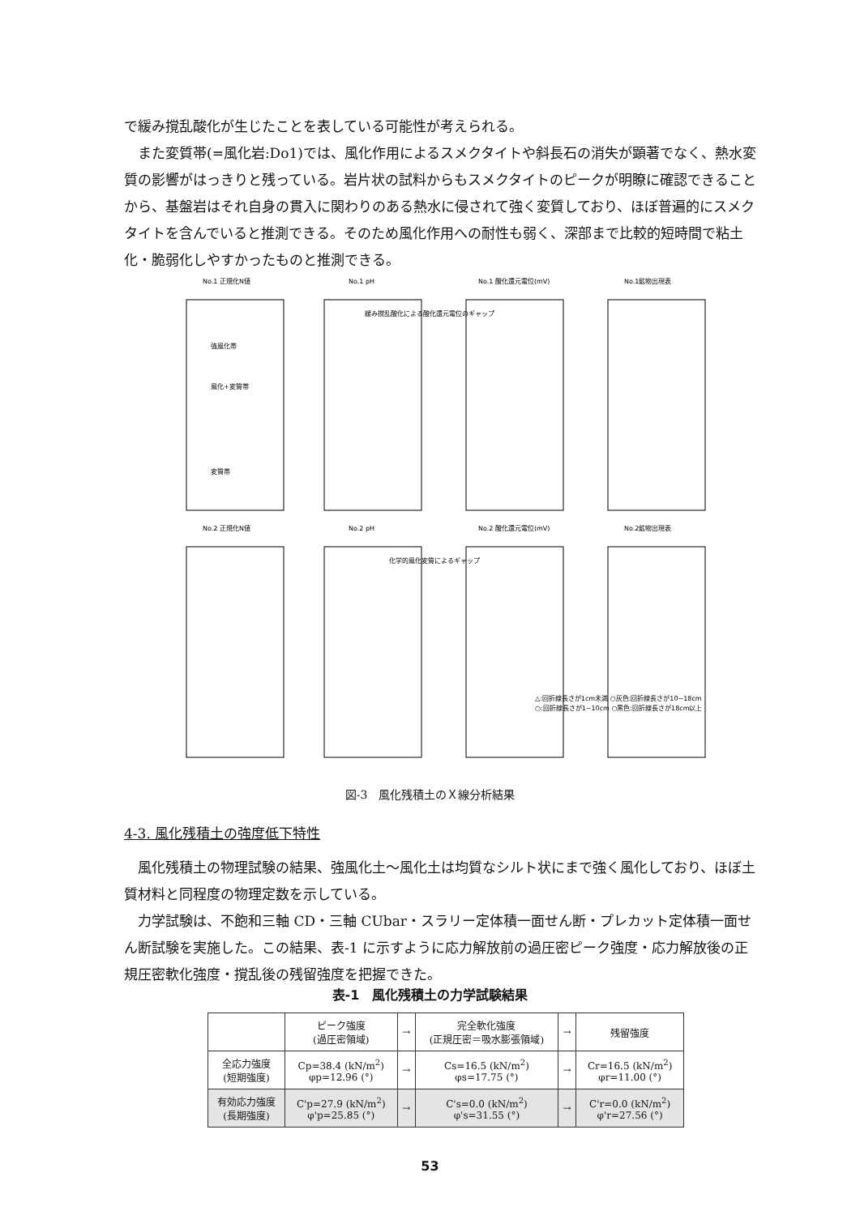で緩み撹乱酸化が生じたことを表している可能性が考えられる。
　また変質帯(=風化岩:Do1)では、風化作用によるスメクタイトや斜長石の消失が顕著でなく、熱水変質の影響がはっきりと残っている。岩片状の試料からもスメクタイトのピークが明瞭に確認できることから、基盤岩はそれ自身の貫入に関わりのある熱水に侵されて強く変質しており、ほぼ普遍的にスメクタイトを含んでいると推測できる。そのため風化作用への耐性も弱く、深部まで比較的短時間で粘土化・脆弱化しやすかったものと推測できる。
No.1 正規化N値
No.1 pH
No.1 酸化還元電位(mV)
No.1鉱物出現表
No.2 正規化N値
No.2 pH
No.2 酸化還元電位(mV)
No.2鉱物出現表
緩み撹乱酸化による酸化還元電位のギャップ
化学的風化変質によるギャップ
強風化帯
風化+変質帯
変質帯
△:回折線長さが1cm未満 ○灰色:回折線長さが10~18cm
○:回折線長さが1~10cm ○黒色:回折線長さが18cm以上
図-3　風化残積土のＸ線分析結果
4-3. 風化残積土の強度低下特性
　風化残積土の物理試験の結果、強風化土～風化土は均質なシルト状にまで強く風化しており、ほぼ土質材料と同程度の物理定数を示している。
　力学試験は、不飽和三軸 CD・三軸 CUbar・スラリー定体積一面せん断・プレカット定体積一面せん断試験を実施した。この結果、表-1 に示すように応力解放前の過圧密ピーク強度・応力解放後の正規圧密軟化強度・撹乱後の残留強度を把握できた。
表-1　風化残積土の力学試験結果
| | ピーク強度 (過圧密領域) | → | 完全軟化強度 (正規圧密＝吸水膨張領域) | → | 残留強度 |
| --- | --- | --- | --- | --- | --- |
| 全応力強度 (短期強度) | Cp=38.4 (kN/m<sup>2</sup>) φp=12.96 (°) | → | Cs=16.5 (kN/m<sup>2</sup>) φs=17.75 (°) | → | Cr=16.5 (kN/m<sup>2</sup>) φr=11.00 (°) |
| 有効応力強度 (長期強度) | C'p=27.9 (kN/m<sup>2</sup>) φ'p=25.85 (°) | → | C's=0.0 (kN/m<sup>2</sup>) φ's=31.55 (°) | → | C'r=0.0 (kN/m<sup>2</sup>) φ'r=27.56 (°) |
53